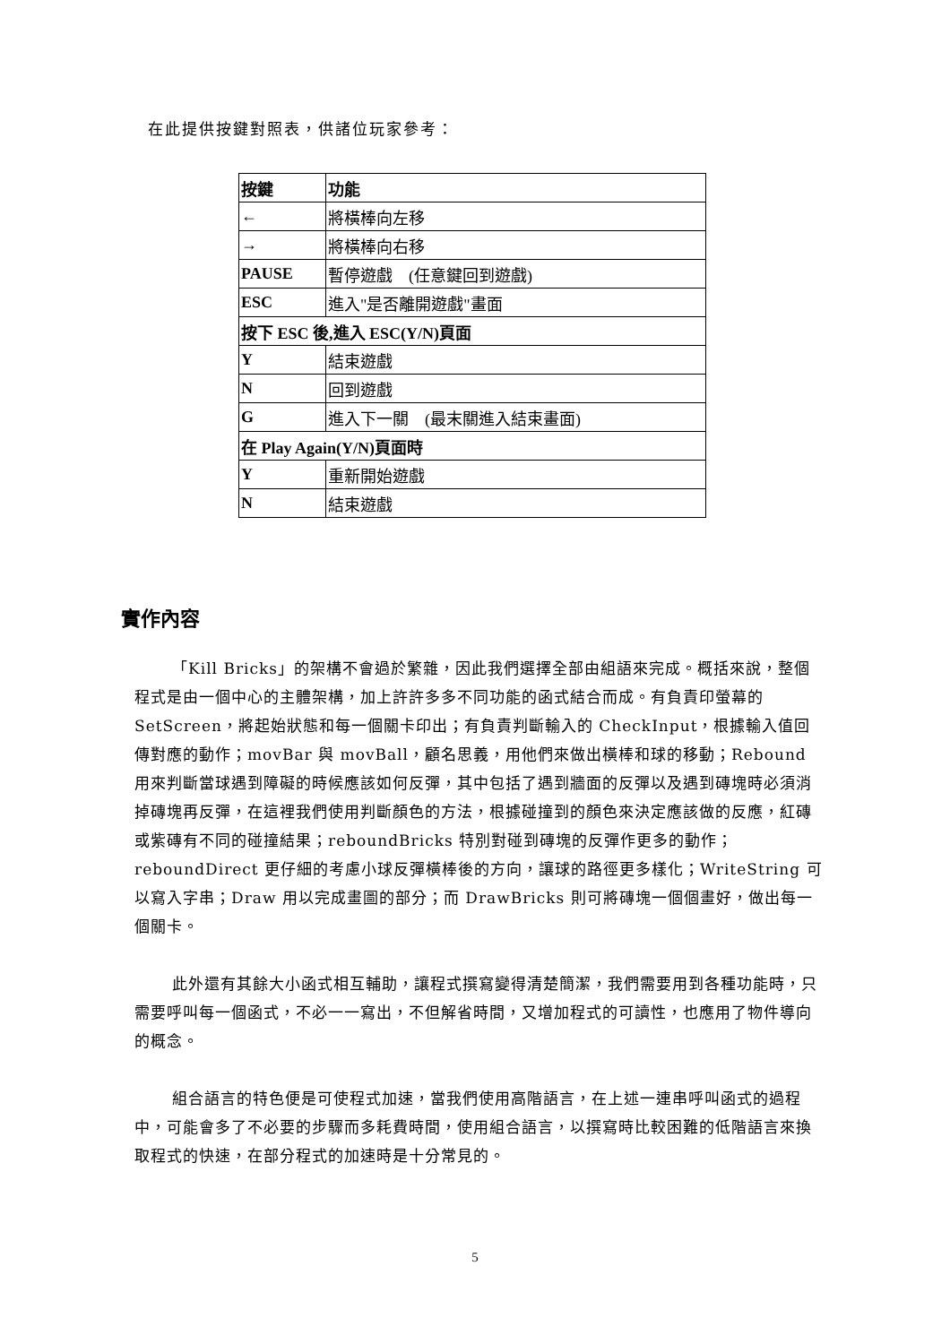在此提供按鍵對照表，供諸位玩家參考：
| 按鍵 | 功能 |
| --- | --- |
| ← | 將橫棒向左移 |
| → | 將橫棒向右移 |
| PAUSE | 暫停遊戲 (任意鍵回到遊戲) |
| ESC | 進入"是否離開遊戲"畫面 |
| 按下 ESC 後,進入 ESC(Y/N)頁面 | |
| Y | 結束遊戲 |
| N | 回到遊戲 |
| G | 進入下一關 (最末關進入結束畫面) |
| 在 Play Again(Y/N)頁面時 | |
| Y | 重新開始遊戲 |
| N | 結束遊戲 |
實作內容
「Kill Bricks」的架構不會過於繁雜，因此我們選擇全部由組語來完成。概括來說，整個程式是由一個中心的主體架構，加上許許多多不同功能的函式結合而成。有負責印螢幕的 SetScreen，將起始狀態和每一個關卡印出；有負責判斷輸入的 CheckInput，根據輸入值回傳對應的動作；movBar 與 movBall，顧名思義，用他們來做出橫棒和球的移動；Rebound 用來判斷當球遇到障礙的時候應該如何反彈，其中包括了遇到牆面的反彈以及遇到磚塊時必須消掉磚塊再反彈，在這裡我們使用判斷顏色的方法，根據碰撞到的顏色來決定應該做的反應，紅磚或紫磚有不同的碰撞結果；reboundBricks 特別對碰到磚塊的反彈作更多的動作；reboundDirect 更仔細的考慮小球反彈橫棒後的方向，讓球的路徑更多樣化；WriteString 可以寫入字串；Draw 用以完成畫圖的部分；而 DrawBricks 則可將磚塊一個個畫好，做出每一個關卡。
此外還有其餘大小函式相互輔助，讓程式撰寫變得清楚簡潔，我們需要用到各種功能時，只需要呼叫每一個函式，不必一一寫出，不但解省時間，又增加程式的可讀性，也應用了物件導向的概念。
組合語言的特色便是可使程式加速，當我們使用高階語言，在上述一連串呼叫函式的過程中，可能會多了不必要的步驟而多耗費時間，使用組合語言，以撰寫時比較困難的低階語言來換取程式的快速，在部分程式的加速時是十分常見的。
5